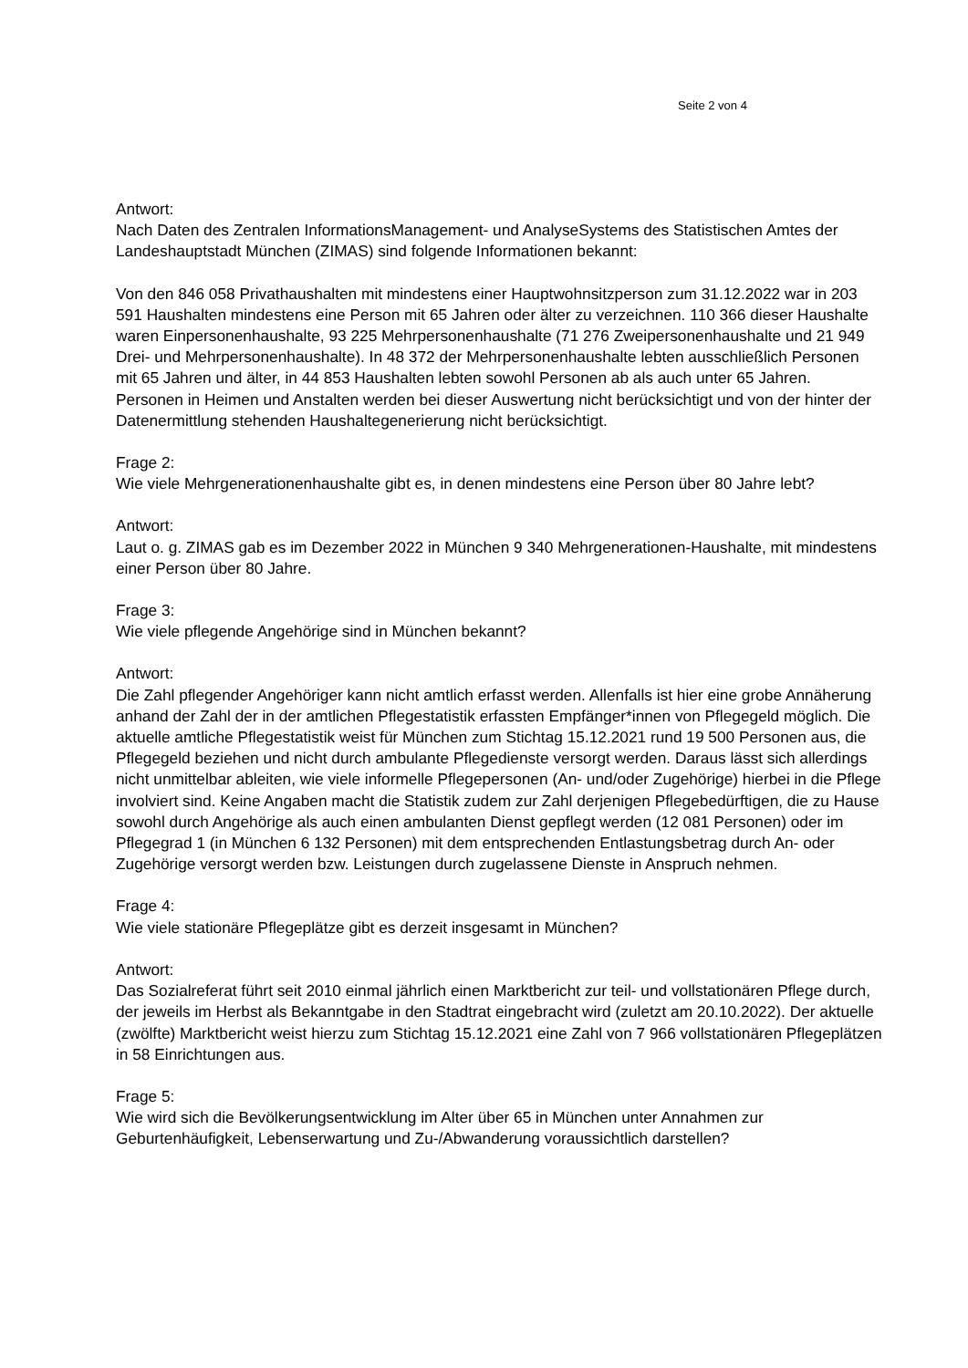Seite 2 von 4
Antwort:
Nach Daten des Zentralen InformationsManagement- und AnalyseSystems des Statistischen Amtes der Landeshauptstadt München (ZIMAS) sind folgende Informationen bekannt:
Von den 846 058 Privathaushalten mit mindestens einer Hauptwohnsitzperson zum 31.12.2022 war in 203 591 Haushalten mindestens eine Person mit 65 Jahren oder älter zu verzeichnen. 110 366 dieser Haushalte waren Einpersonenhaushalte, 93 225 Mehrpersonenhaushalte (71 276 Zweipersonenhaushalte und 21 949 Drei- und Mehrpersonenhaushalte). In 48 372 der Mehrpersonenhaushalte lebten ausschließlich Personen mit 65 Jahren und älter, in 44 853 Haushalten lebten sowohl Personen ab als auch unter 65 Jahren. Personen in Heimen und Anstalten werden bei dieser Auswertung nicht berücksichtigt und von der hinter der Datenermittlung stehenden Haushaltegenerierung nicht berücksichtigt.
Frage 2:
Wie viele Mehrgenerationenhaushalte gibt es, in denen mindestens eine Person über 80 Jahre lebt?
Antwort:
Laut o. g. ZIMAS gab es im Dezember 2022 in München 9 340 Mehrgenerationen-Haushalte, mit mindestens einer Person über 80 Jahre.
Frage 3:
Wie viele pflegende Angehörige sind in München bekannt?
Antwort:
Die Zahl pflegender Angehöriger kann nicht amtlich erfasst werden. Allenfalls ist hier eine grobe Annäherung anhand der Zahl der in der amtlichen Pflegestatistik erfassten Empfänger*innen von Pflegegeld möglich. Die aktuelle amtliche Pflegestatistik weist für München zum Stichtag 15.12.2021 rund 19 500 Personen aus, die Pflegegeld beziehen und nicht durch ambulante Pflegedienste versorgt werden. Daraus lässt sich allerdings nicht unmittelbar ableiten, wie viele informelle Pflegepersonen (An- und/oder Zugehörige) hierbei in die Pflege involviert sind. Keine Angaben macht die Statistik zudem zur Zahl derjenigen Pflegebedürftigen, die zu Hause sowohl durch Angehörige als auch einen ambulanten Dienst gepflegt werden (12 081 Personen) oder im Pflegegrad 1 (in München 6 132 Personen) mit dem entsprechenden Entlastungsbetrag durch An- oder Zugehörige versorgt werden bzw. Leistungen durch zugelassene Dienste in Anspruch nehmen.
Frage 4:
Wie viele stationäre Pflegeplätze gibt es derzeit insgesamt in München?
Antwort:
Das Sozialreferat führt seit 2010 einmal jährlich einen Marktbericht zur teil- und vollstationären Pflege durch, der jeweils im Herbst als Bekanntgabe in den Stadtrat eingebracht wird (zuletzt am 20.10.2022). Der aktuelle (zwölfte) Marktbericht weist hierzu zum Stichtag 15.12.2021 eine Zahl von 7 966 vollstationären Pflegeplätzen in 58 Einrichtungen aus.
Frage 5:
Wie wird sich die Bevölkerungsentwicklung im Alter über 65 in München unter Annahmen zur Geburtenhäufigkeit, Lebenserwartung und Zu-/Abwanderung voraussichtlich darstellen?